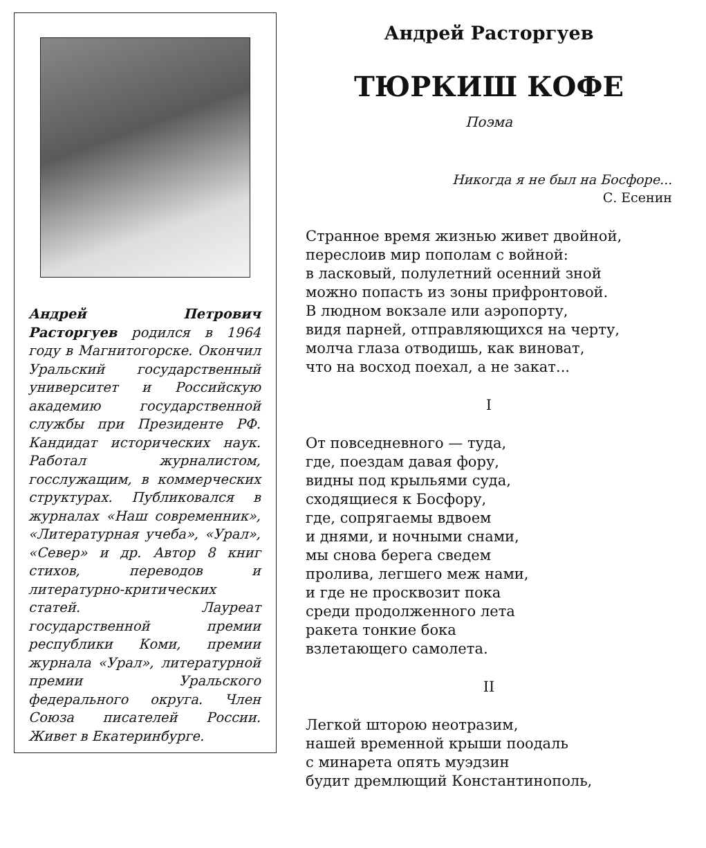Андрей Петрович Расторгуев родился в 1964 году в Магнитогорске. Окончил Уральский государственный университет и Российскую академию государственной службы при Президенте РФ. Кандидат исторических наук. Работал журналистом, госслужащим, в коммерческих структурах. Публиковался в журналах «Наш современник», «Литературная учеба», «Урал», «Север» и др. Автор 8 книг стихов, переводов и литературно-критических статей. Лауреат государственной премии республики Коми, премии журнала «Урал», литературной премии Уральского федерального округа. Член Союза писателей России. Живет в Екатеринбурге.
Андрей Расторгуев
ТЮРКИШ КОФЕ
Поэма
Никогда я не был на Босфоре...
С. Есенин
Странное время жизнью живет двойной,
переслоив мир пополам с войной:
в ласковый, полулетний осенний зной
можно попасть из зоны прифронтовой.
В людном вокзале или аэропорту,
видя парней, отправляющихся на черту,
молча глаза отводишь, как виноват,
что на восход поехал, а не закат...
I
От повседневного — туда,
где, поездам давая фору,
видны под крыльями суда,
сходящиеся к Босфору,
где, сопрягаемы вдвоем
и днями, и ночными снами,
мы снова берега сведем
пролива, легшего меж нами,
и где не просквозит пока
среди продолженного лета
ракета тонкие бока
взлетающего самолета.
II
Легкой шторою неотразим,
нашей временной крыши поодаль
с минарета опять муэдзин
будит дремлющий Константинополь,